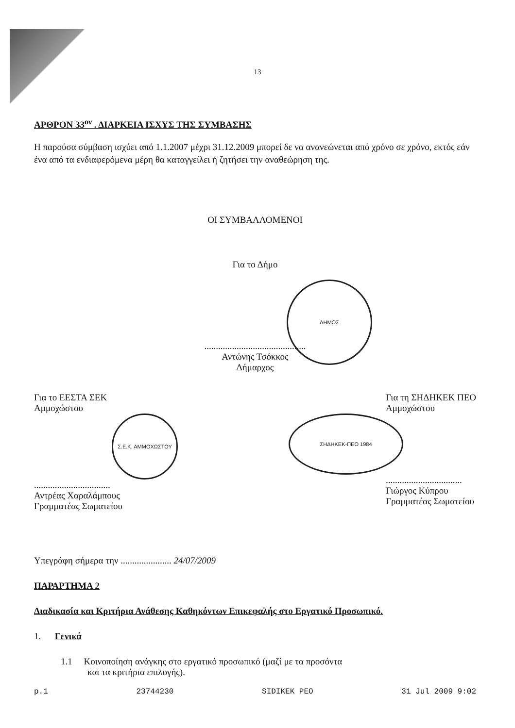13
ΑΡΘΡΟΝ 33<sup>ον</sup> . ΔΙΑΡΚΕΙΑ ΙΣΧΥΣ ΤΗΣ ΣΥΜΒΑΣΗΣ
Η παρούσα σύμβαση ισχύει από 1.1.2007 μέχρι 31.12.2009 μπορεί δε να ανανεώνεται από χρόνο σε χρόνο, εκτός εάν ένα από τα ενδιαφερόμενα μέρη θα καταγγείλει ή ζητήσει την αναθεώρηση της.
ΟΙ ΣΥΜΒΑΛΛΟΜΕΝΟΙ
Για το Δήμο
ΔΗΜΟΣ
............................................
Αντώνης Τσόκκος
Δήμαρχος
Για το ΕΕΣΤΑ ΣΕΚ
Αμμοχώστου
Σ.Ε.Κ. ΑΜΜΟΧΩΣΤΟΥ
.................................
Αντρέας Χαραλάμπους
Γραμματέας Σωματείου
Για τη ΣΗΔΗΚΕΚ ΠΕΟ
Αμμοχώστου
ΣΗΔΗΚΕΚ-ΠΕΟ 1984
.................................
Γιώργος Κύπρου
Γραμματέας Σωματείου
Υπεγράφη σήμερα την ...................... 24/07/2009
ΠΑΡΑΡΤΗΜΑ 2
Διαδικασία και Κριτήρια Ανάθεσης Καθηκόντων Επικεφαλής στο Εργατικό Προσωπικό.
1. Γενικά
1.1 Κοινοποίηση ανάγκης στο εργατικό προσωπικό (μαζί με τα προσόντα
και τα κριτήρια επιλογής).
p.1 23744230 SIDIKEK PEO 31 Jul 2009 9:02